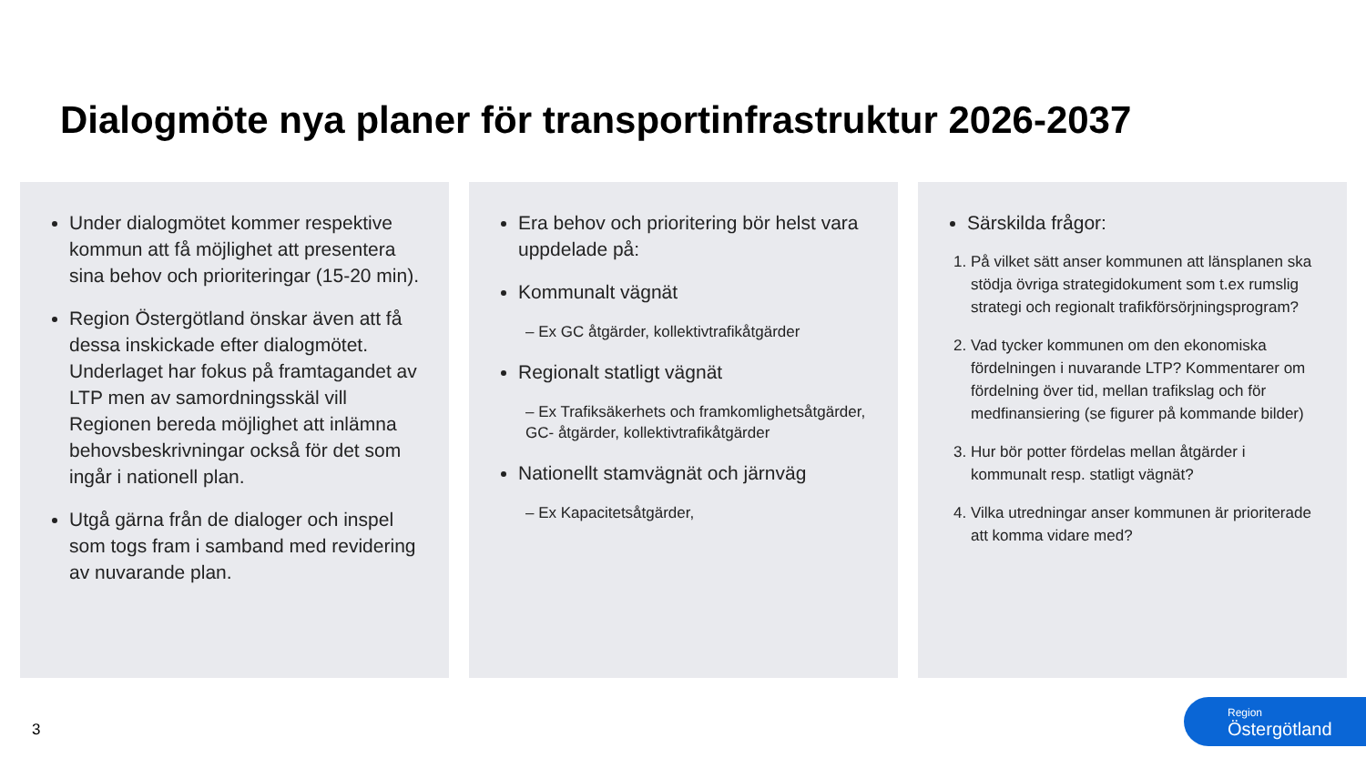Dialogmöte nya planer för transportinfrastruktur 2026-2037
Under dialogmötet kommer respektive kommun att få möjlighet att presentera sina behov och prioriteringar (15-20 min).
Region Östergötland önskar även att få dessa inskickade efter dialogmötet. Underlaget har fokus på framtagandet av LTP men av samordningsskäl vill Regionen bereda möjlighet att inlämna behovsbeskrivningar också för det som ingår i nationell plan.
Utgå gärna från de dialoger och inspel som togs fram i samband med revidering av nuvarande plan.
Era behov och prioritering bör helst vara uppdelade på:
Kommunalt vägnät
– Ex GC åtgärder, kollektivtrafikåtgärder
Regionalt statligt vägnät
– Ex Trafiksäkerhets och framkomlighetsåtgärder, GC- åtgärder, kollektivtrafikåtgärder
Nationellt stamvägnät och järnväg
– Ex Kapacitetsåtgärder,
Särskilda frågor:
1. På vilket sätt anser kommunen att länsplanen ska stödja övriga strategidokument som t.ex rumslig strategi och regionalt trafikförsörjningsprogram?
2. Vad tycker kommunen om den ekonomiska fördelningen i nuvarande LTP? Kommentarer om fördelning över tid, mellan trafikslag och för medfinansiering (se figurer på kommande bilder)
3. Hur bör potter fördelas mellan åtgärder i kommunalt resp. statligt vägnät?
4. Vilka utredningar anser kommunen är prioriterade att komma vidare med?
3
Region
Östergötland